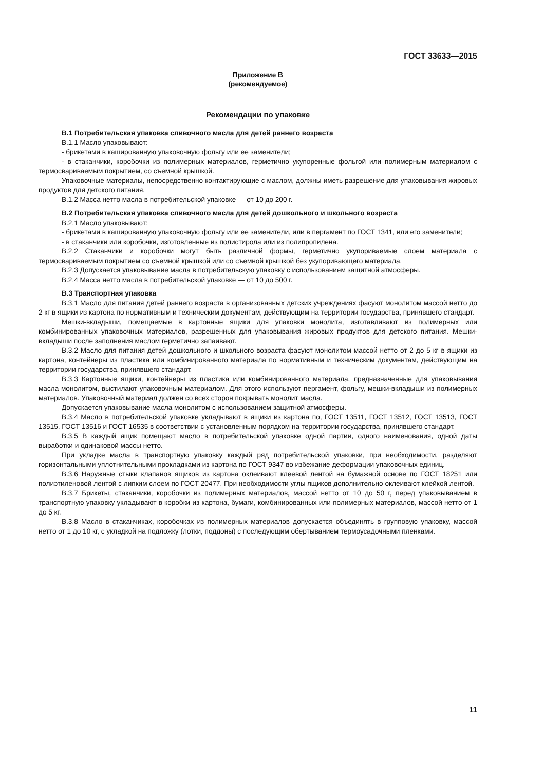ГОСТ 33633—2015
Приложение В
(рекомендуемое)
Рекомендации по упаковке
В.1 Потребительская упаковка сливочного масла для детей раннего возраста
В.1.1 Масло упаковывают:
- брикетами в кашированную упаковочную фольгу или ее заменители;
- в стаканчики, коробочки из полимерных материалов, герметично укупоренные фольгой или полимерным материалом с термосвариваемым покрытием, со съемной крышкой.
Упаковочные материалы, непосредственно контактирующие с маслом, должны иметь разрешение для упаковывания жировых продуктов для детского питания.
В.1.2 Масса нетто масла в потребительской упаковке — от 10 до 200 г.
В.2 Потребительская упаковка сливочного масла для детей дошкольного и школьного возраста
В.2.1 Масло упаковывают:
- брикетами в кашированную упаковочную фольгу или ее заменители, или в пергамент по ГОСТ 1341, или его заменители;
- в стаканчики или коробочки, изготовленные из полистирола или из полипропилена.
В.2.2 Стаканчики и коробочки могут быть различной формы, герметично укупориваемые слоем материала с термосвариваемым покрытием со съемной крышкой или со съемной крышкой без укупоривающего материала.
В.2.3 Допускается упаковывание масла в потребительскую упаковку с использованием защитной атмосферы.
В.2.4 Масса нетто масла в потребительской упаковке — от 10 до 500 г.
В.3 Транспортная упаковка
В.3.1 Масло для питания детей раннего возраста в организованных детских учреждениях фасуют монолитом массой нетто до 2 кг в ящики из картона по нормативным и техническим документам, действующим на территории государства, принявшего стандарт.
Мешки-вкладыши, помещаемые в картонные ящики для упаковки монолита, изготавливают из полимерных или комбинированных упаковочных материалов, разрешенных для упаковывания жировых продуктов для детского питания. Мешки-вкладыши после заполнения маслом герметично запаивают.
В.3.2 Масло для питания детей дошкольного и школьного возраста фасуют монолитом массой нетто от 2 до 5 кг в ящики из картона, контейнеры из пластика или комбинированного материала по нормативным и техническим документам, действующим на территории государства, принявшего стандарт.
В.3.3 Картонные ящики, контейнеры из пластика или комбинированного материала, предназначенные для упаковывания масла монолитом, выстилают упаковочным материалом. Для этого используют пергамент, фольгу, мешки-вкладыши из полимерных материалов. Упаковочный материал должен со всех сторон покрывать монолит масла.
Допускается упаковывание масла монолитом с использованием защитной атмосферы.
В.3.4 Масло в потребительской упаковке укладывают в ящики из картона по, ГОСТ 13511, ГОСТ 13512, ГОСТ 13513, ГОСТ 13515, ГОСТ 13516 и ГОСТ 16535 в соответствии с установленным порядком на территории государства, принявшего стандарт.
В.3.5 В каждый ящик помещают масло в потребительской упаковке одной партии, одного наименования, одной даты выработки и одинаковой массы нетто.
При укладке масла в транспортную упаковку каждый ряд потребительской упаковки, при необходимости, разделяют горизонтальными уплотнительными прокладками из картона по ГОСТ 9347 во избежание деформации упаковочных единиц.
В.3.6 Наружные стыки клапанов ящиков из картона оклеивают клеевой лентой на бумажной основе по ГОСТ 18251 или полиэтиленовой лентой с липким слоем по ГОСТ 20477. При необходимости углы ящиков дополнительно оклеивают клейкой лентой.
В.3.7 Брикеты, стаканчики, коробочки из полимерных материалов, массой нетто от 10 до 50 г, перед упаковыванием в транспортную упаковку укладывают в коробки из картона, бумаги, комбинированных или полимерных материалов, массой нетто от 1 до 5 кг.
В.3.8 Масло в стаканчиках, коробочках из полимерных материалов допускается объединять в групповую упаковку, массой нетто от 1 до 10 кг, с укладкой на подложку (лотки, поддоны) с последующим обертыванием термоусадочными пленками.
11